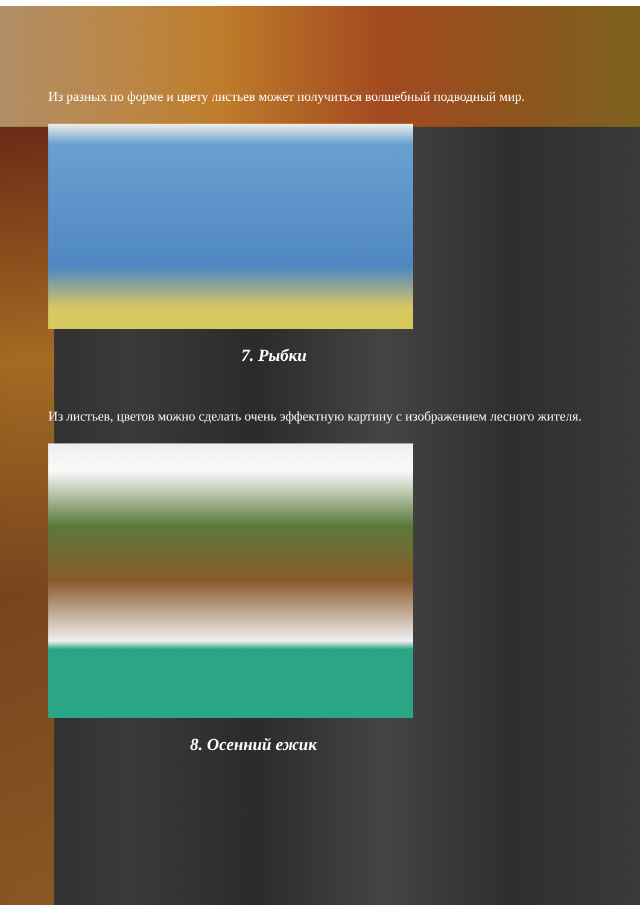Из разных по форме и цвету листьев может получиться волшебный подводный мир.
7. Рыбки
Из листьев, цветов можно сделать очень эффектную картину с изображением лесного жителя.
8. Осенний ежик